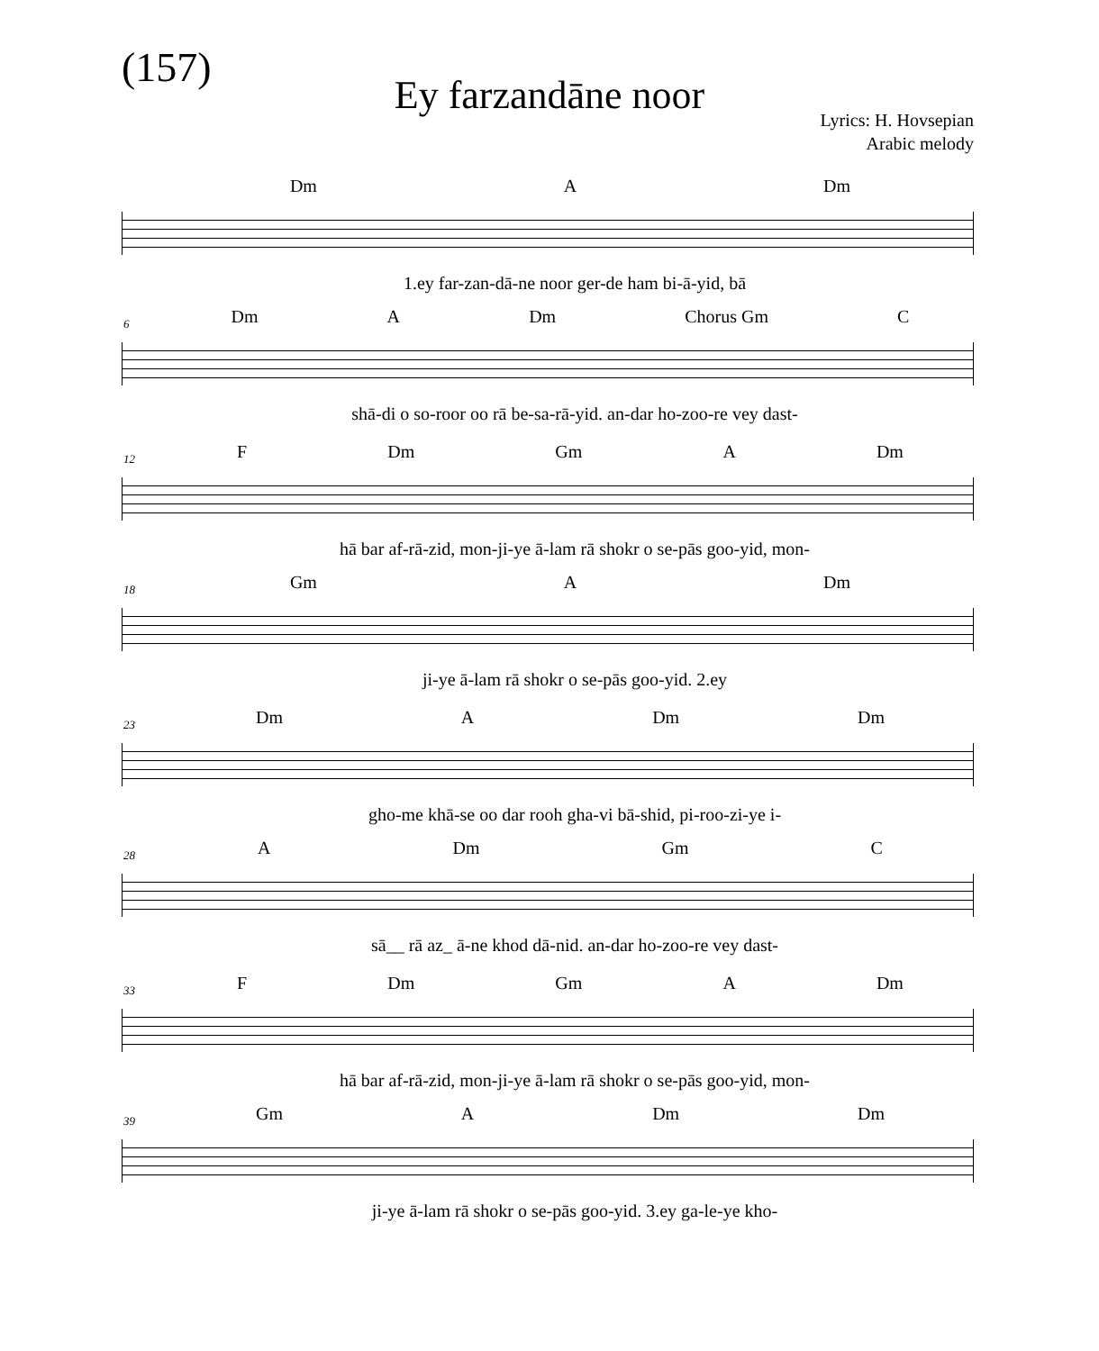(157)
Ey farzandāne noor
Lyrics: H. Hovsepian
Arabic melody
Dm A Dm
1.ey far-zan-dā-ne noor ger-de ham bi-ā-yid, bā
6
Dm A Dm Chorus Gm C
shā-di o so-roor oo rā be-sa-rā-yid. an-dar ho-zoo-re vey dast-
12
F Dm Gm A Dm
hā bar af-rā-zid, mon-ji-ye ā-lam rā shokr o se-pās goo-yid, mon-
18
Gm A Dm
ji-ye ā-lam rā shokr o se-pās goo-yid. 2.ey
23
Dm A Dm Dm
gho-me khā-se oo dar rooh gha-vi bā-shid, pi-roo-zi-ye i-
28
A Dm Gm C
sā__ rā az_ ā-ne khod dā-nid. an-dar ho-zoo-re vey dast-
33
F Dm Gm A Dm
hā bar af-rā-zid, mon-ji-ye ā-lam rā shokr o se-pās goo-yid, mon-
39
Gm A Dm Dm
ji-ye ā-lam rā shokr o se-pās goo-yid. 3.ey ga-le-ye kho-